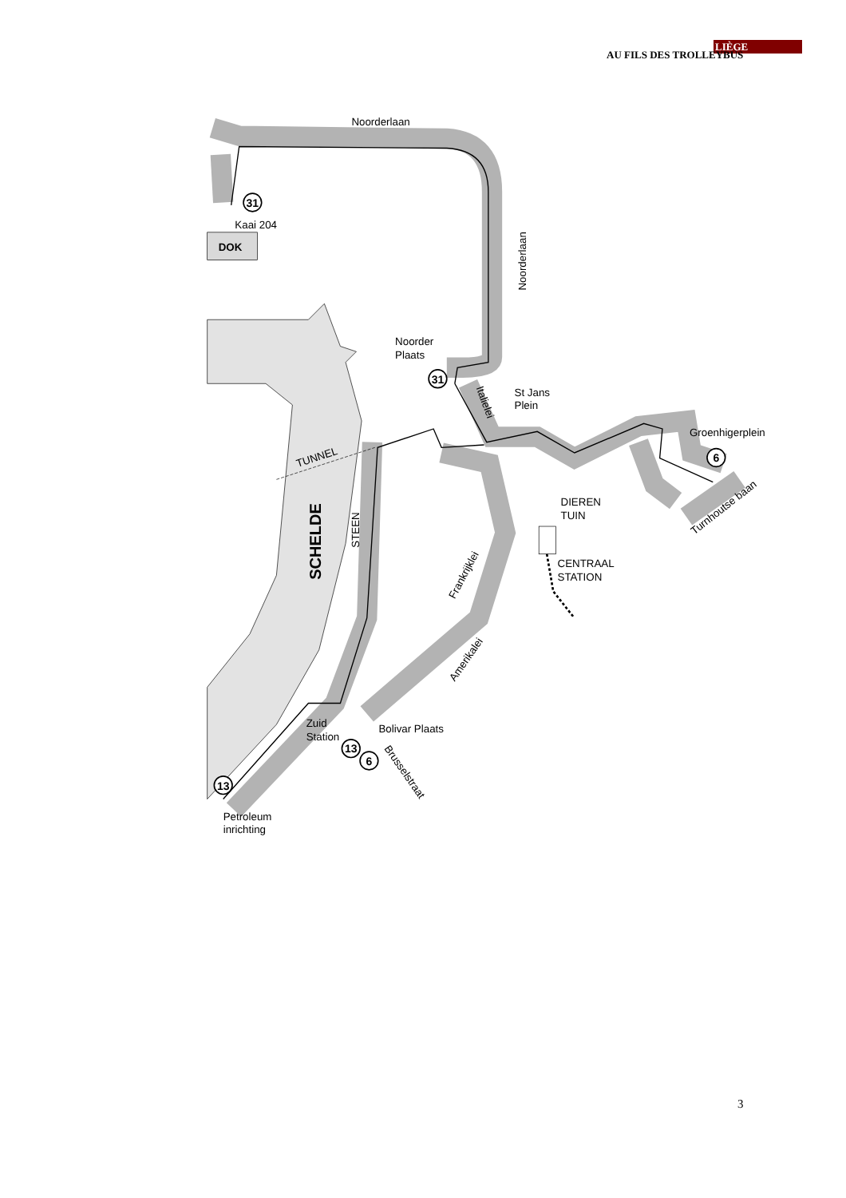LIÈGE
AU FILS DES TROLLEYBUS
31
31
6
13
6
13
Noorderlaan
Kaai 204
DOK
Noorderlaan
Noorder
Plaats
St Jans
Plein
Groenhigerplein
Italielei
TUNNEL
DIEREN
TUIN
CENTRAAL
STATION
Turnhoutse baan
STEEN
SCHELDE
Frankrijklei
Amerikalei
Bolivar Plaats
Zuid
Station
Brusselstraat
Petroleum
inrichting
3